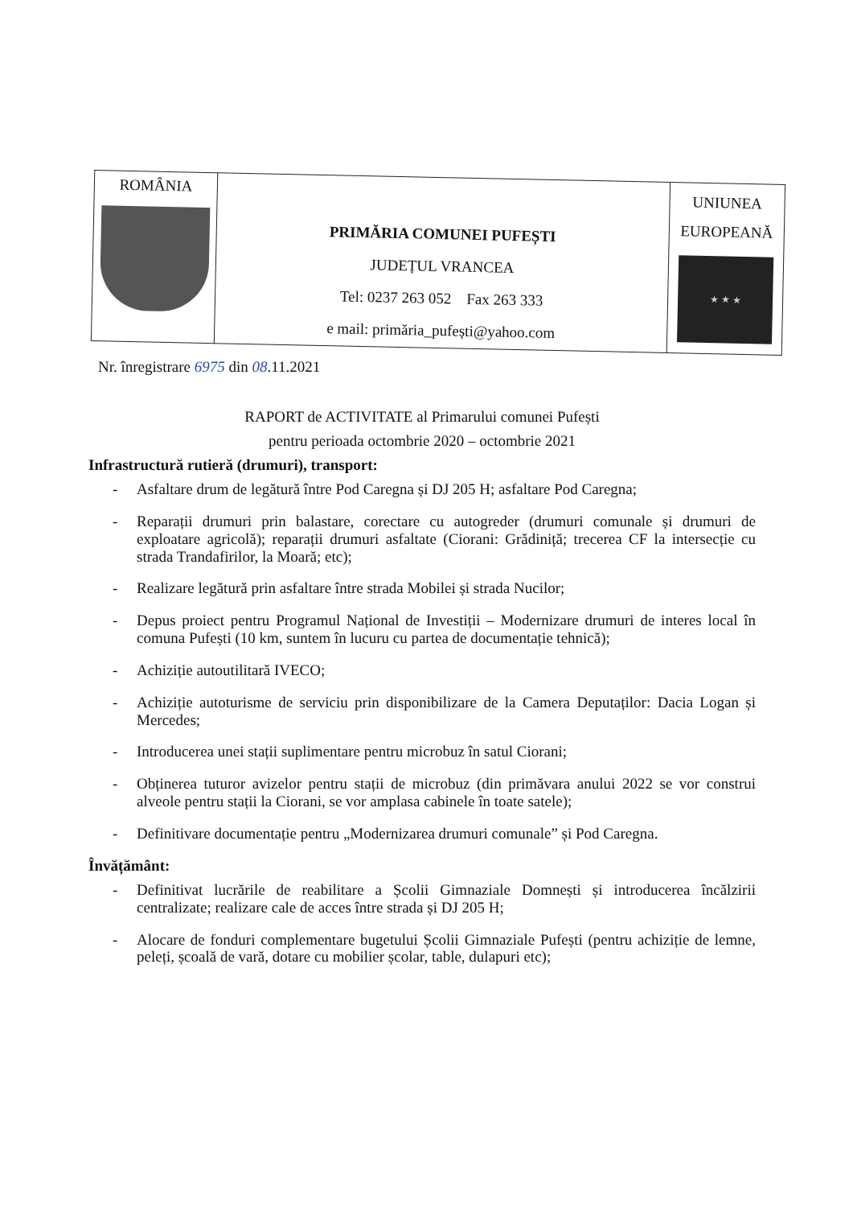| ROMÂNIA | PRIMĂRIA COMUNEI PUFEȘTI JUDEȚUL VRANCEA Tel: 0237 263 052 Fax 263 333 e mail: primăria_pufești@yahoo.com | UNIUNEA EUROPEANĂ ★ ★ ★ |
Nr. înregistrare 6975 din 08.11.2021
RAPORT de ACTIVITATE al Primarului comunei Pufești
pentru perioada octombrie 2020 – octombrie 2021
Infrastructură rutieră (drumuri), transport:
- Asfaltare drum de legătură între Pod Caregna și DJ 205 H; asfaltare Pod Caregna;
- Reparații drumuri prin balastare, corectare cu autogreder (drumuri comunale și drumuri de exploatare agricolă); reparații drumuri asfaltate (Ciorani: Grădiniță; trecerea CF la intersecție cu strada Trandafirilor, la Moară; etc);
- Realizare legătură prin asfaltare între strada Mobilei și strada Nucilor;
- Depus proiect pentru Programul Național de Investiții – Modernizare drumuri de interes local în comuna Pufești (10 km, suntem în lucuru cu partea de documentație tehnică);
- Achiziție autoutilitară IVECO;
- Achiziție autoturisme de serviciu prin disponibilizare de la Camera Deputaților: Dacia Logan și Mercedes;
- Introducerea unei stații suplimentare pentru microbuz în satul Ciorani;
- Obținerea tuturor avizelor pentru stații de microbuz (din primăvara anului 2022 se vor construi alveole pentru stații la Ciorani, se vor amplasa cabinele în toate satele);
- Definitivare documentație pentru „Modernizarea drumuri comunale” și Pod Caregna.
Învățământ:
- Definitivat lucrările de reabilitare a Școlii Gimnaziale Domnești și introducerea încălzirii centralizate; realizare cale de acces între strada și DJ 205 H;
- Alocare de fonduri complementare bugetului Școlii Gimnaziale Pufești (pentru achiziție de lemne, peleți, școală de vară, dotare cu mobilier școlar, table, dulapuri etc);